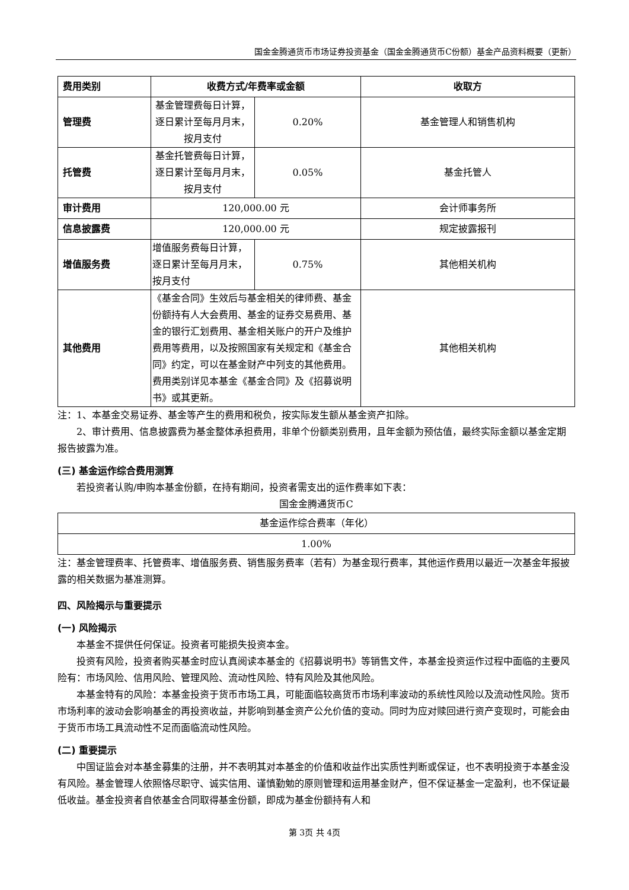国金金腾通货币市场证券投资基金（国金金腾通货币C份额）基金产品资料概要（更新）
| 费用类别 | 收费方式/年费率或金额 | | 收取方 |
| --- | --- | --- | --- |
| 管理费 | 基金管理费每日计算，逐日累计至每月月末，按月支付 | 0.20% | 基金管理人和销售机构 |
| 托管费 | 基金托管费每日计算，逐日累计至每月月末，按月支付 | 0.05% | 基金托管人 |
| 审计费用 | 120,000.00 元 | | 会计师事务所 |
| 信息披露费 | 120,000.00 元 | | 规定披露报刊 |
| 增值服务费 | 增值服务费每日计算，逐日累计至每月月末，按月支付 | 0.75% | 其他相关机构 |
| 其他费用 | 《基金合同》生效后与基金相关的律师费、基金份额持有人大会费用、基金的证券交易费用、基金的银行汇划费用、基金相关账户的开户及维护费用等费用，以及按照国家有关规定和《基金合同》约定，可以在基金财产中列支的其他费用。费用类别详见本基金《基金合同》及《招募说明书》或其更新。 | | 其他相关机构 |
注：1、本基金交易证券、基金等产生的费用和税负，按实际发生额从基金资产扣除。
2、审计费用、信息披露费为基金整体承担费用，非单个份额类别费用，且年金额为预估值，最终实际金额以基金定期报告披露为准。
(三) 基金运作综合费用测算
若投资者认购/申购本基金份额，在持有期间，投资者需支出的运作费率如下表：
国金金腾通货币C
| 基金运作综合费率（年化） |
| 1.00% |
注：基金管理费率、托管费率、增值服务费、销售服务费率（若有）为基金现行费率，其他运作费用以最近一次基金年报披露的相关数据为基准测算。
四、风险揭示与重要提示
(一) 风险揭示
本基金不提供任何保证。投资者可能损失投资本金。
投资有风险，投资者购买基金时应认真阅读本基金的《招募说明书》等销售文件，本基金投资运作过程中面临的主要风险有：市场风险、信用风险、管理风险、流动性风险、特有风险及其他风险。
本基金特有的风险：本基金投资于货币市场工具，可能面临较高货币市场利率波动的系统性风险以及流动性风险。货币市场利率的波动会影响基金的再投资收益，并影响到基金资产公允价值的变动。同时为应对赎回进行资产变现时，可能会由于货币市场工具流动性不足而面临流动性风险。
(二) 重要提示
中国证监会对本基金募集的注册，并不表明其对本基金的价值和收益作出实质性判断或保证，也不表明投资于本基金没有风险。基金管理人依照恪尽职守、诚实信用、谨慎勤勉的原则管理和运用基金财产，但不保证基金一定盈利，也不保证最低收益。基金投资者自依基金合同取得基金份额，即成为基金份额持有人和
第 3页 共 4页